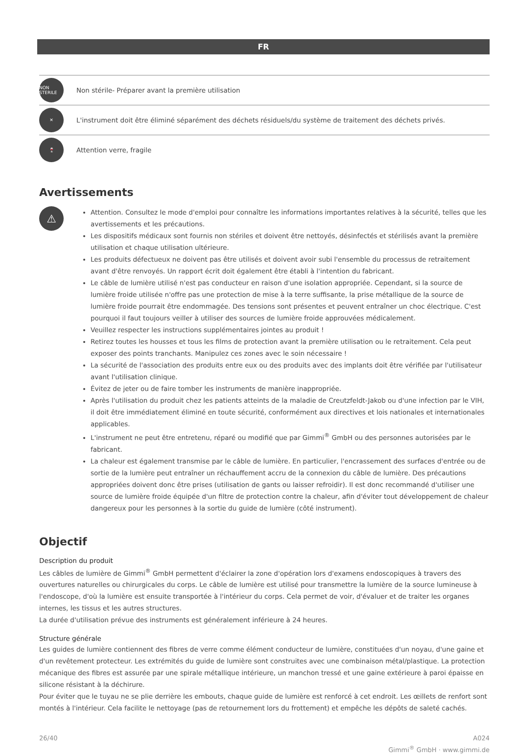FR
NON STERILE
Non stérile- Préparer avant la première utilisation
✕
L'instrument doit être éliminé séparément des déchets résiduels/du système de traitement des déchets privés.
🍷
Attention verre, fragile
Avertissements
⚠
Attention. Consultez le mode d'emploi pour connaître les informations importantes relatives à la sécurité, telles que les avertissements et les précautions.
Les dispositifs médicaux sont fournis non stériles et doivent être nettoyés, désinfectés et stérilisés avant la première utilisation et chaque utilisation ultérieure.
Les produits défectueux ne doivent pas être utilisés et doivent avoir subi l'ensemble du processus de retraitement avant d'être renvoyés. Un rapport écrit doit également être établi à l'intention du fabricant.
Le câble de lumière utilisé n'est pas conducteur en raison d'une isolation appropriée. Cependant, si la source de lumière froide utilisée n'offre pas une protection de mise à la terre suffisante, la prise métallique de la source de lumière froide pourrait être endommagée. Des tensions sont présentes et peuvent entraîner un choc électrique. C'est pourquoi il faut toujours veiller à utiliser des sources de lumière froide approuvées médicalement.
Veuillez respecter les instructions supplémentaires jointes au produit !
Retirez toutes les housses et tous les films de protection avant la première utilisation ou le retraitement. Cela peut exposer des points tranchants. Manipulez ces zones avec le soin nécessaire !
La sécurité de l'association des produits entre eux ou des produits avec des implants doit être vérifiée par l'utilisateur avant l'utilisation clinique.
Évitez de jeter ou de faire tomber les instruments de manière inappropriée.
Après l'utilisation du produit chez les patients atteints de la maladie de Creutzfeldt-Jakob ou d'une infection par le VIH, il doit être immédiatement éliminé en toute sécurité, conformément aux directives et lois nationales et internationales applicables.
L'instrument ne peut être entretenu, réparé ou modifié que par Gimmi<sup>®</sup> GmbH ou des personnes autorisées par le fabricant.
La chaleur est également transmise par le câble de lumière. En particulier, l'encrassement des surfaces d'entrée ou de sortie de la lumière peut entraîner un réchauffement accru de la connexion du câble de lumière. Des précautions appropriées doivent donc être prises (utilisation de gants ou laisser refroidir). Il est donc recommandé d'utiliser une source de lumière froide équipée d'un filtre de protection contre la chaleur, afin d'éviter tout développement de chaleur dangereux pour les personnes à la sortie du guide de lumière (côté instrument).
Objectif
Description du produit
Les câbles de lumière de Gimmi<sup>®</sup> GmbH permettent d'éclairer la zone d'opération lors d'examens endoscopiques à travers des ouvertures naturelles ou chirurgicales du corps. Le câble de lumière est utilisé pour transmettre la lumière de la source lumineuse à l'endoscope, d'où la lumière est ensuite transportée à l'intérieur du corps. Cela permet de voir, d'évaluer et de traiter les organes internes, les tissus et les autres structures.
La durée d'utilisation prévue des instruments est généralement inférieure à 24 heures.
Structure générale
Les guides de lumière contiennent des fibres de verre comme élément conducteur de lumière, constituées d'un noyau, d'une gaine et d'un revêtement protecteur. Les extrémités du guide de lumière sont construites avec une combinaison métal/plastique. La protection mécanique des fibres est assurée par une spirale métallique intérieure, un manchon tressé et une gaine extérieure à paroi épaisse en silicone résistant à la déchirure.
Pour éviter que le tuyau ne se plie derrière les embouts, chaque guide de lumière est renforcé à cet endroit. Les œillets de renfort sont montés à l'intérieur. Cela facilite le nettoyage (pas de retournement lors du frottement) et empêche les dépôts de saleté cachés.
26/40 A024
Gimmi<sup>®</sup> GmbH · www.gimmi.de